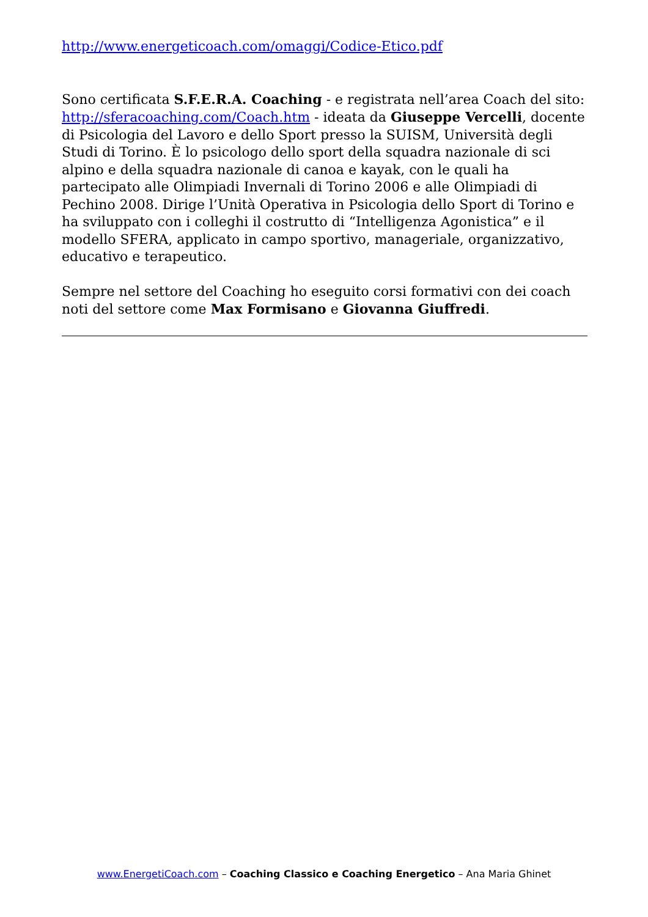http://www.energeticoach.com/omaggi/Codice-Etico.pdf
Sono certificata S.F.E.R.A. Coaching - e registrata nell’area Coach del sito: http://sferacoaching.com/Coach.htm - ideata da Giuseppe Vercelli, docente di Psicologia del Lavoro e dello Sport presso la SUISM, Università degli Studi di Torino. È lo psicologo dello sport della squadra nazionale di sci alpino e della squadra nazionale di canoa e kayak, con le quali ha partecipato alle Olimpiadi Invernali di Torino 2006 e alle Olimpiadi di Pechino 2008. Dirige l’Unità Operativa in Psicologia dello Sport di Torino e ha sviluppato con i colleghi il costrutto di “Intelligenza Agonistica” e il modello SFERA, applicato in campo sportivo, manageriale, organizzativo, educativo e terapeutico.
Sempre nel settore del Coaching ho eseguito corsi formativi con dei coach noti del settore come Max Formisano e Giovanna Giuffredi.
www.EnergetiCoach.com – Coaching Classico e Coaching Energetico – Ana Maria Ghinet